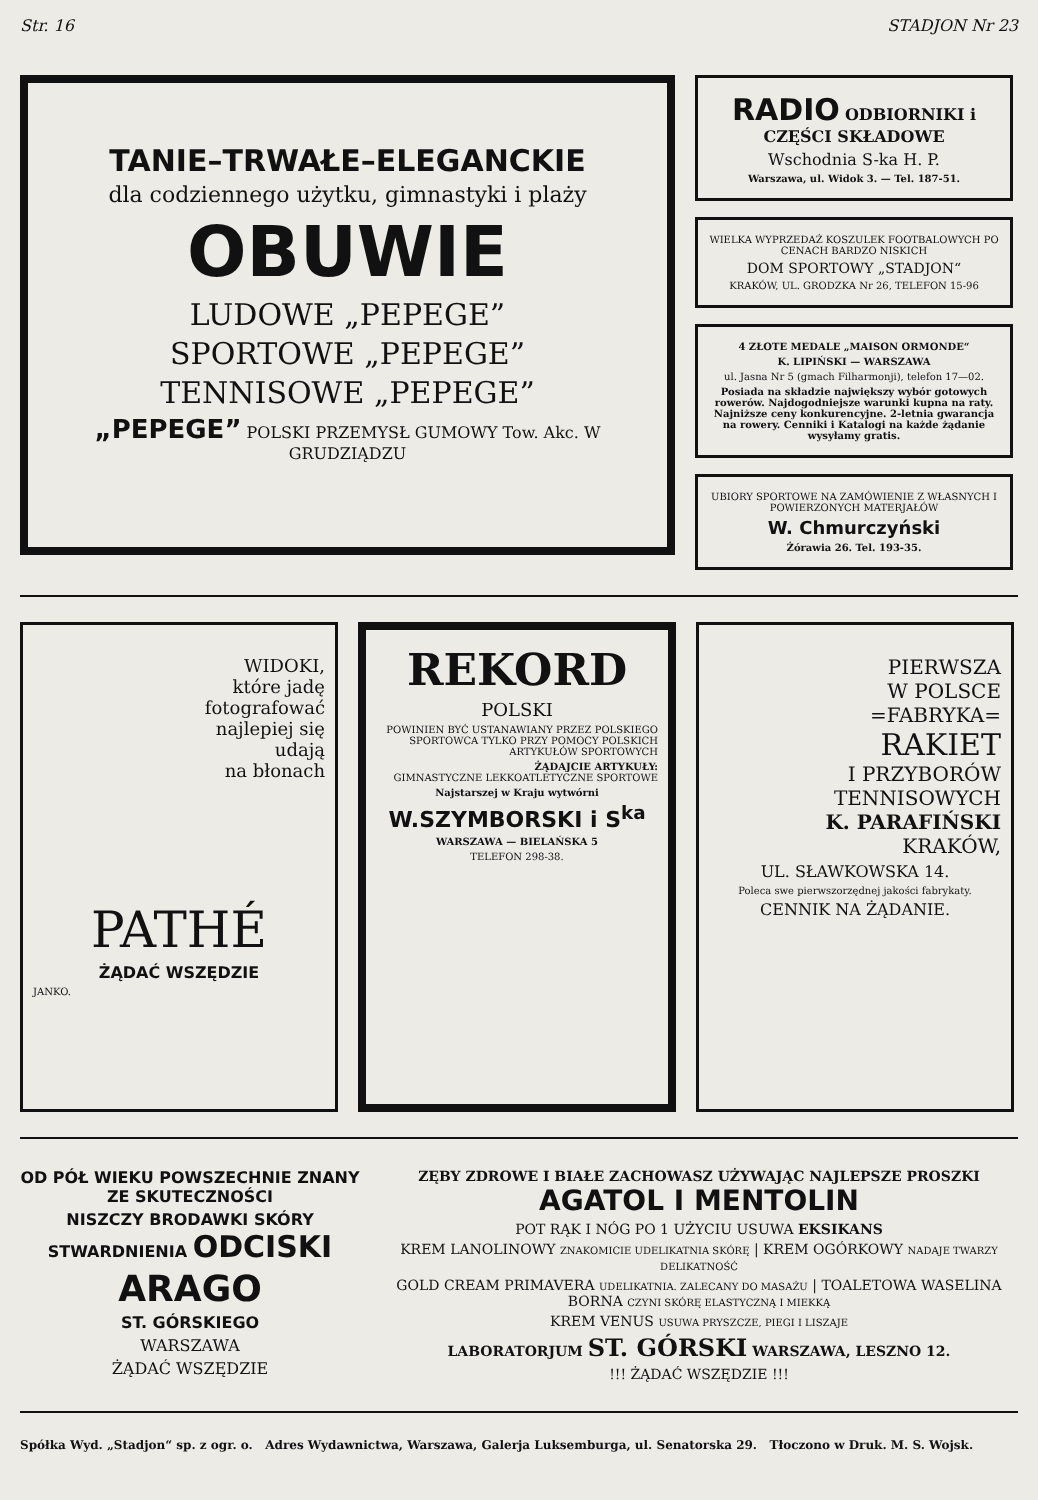Str. 16 STADJON Nr 23
TANIE–TRWAŁE–ELEGANCKIE
dla codziennego użytku, gimnastyki i plaży
OBUWIE
LUDOWE „PEPEGE”
SPORTOWE „PEPEGE”
TENNISOWE „PEPEGE”
„PEPEGE” POLSKI PRZEMYSŁ GUMOWY Tow. Akc. W GRUDZIĄDZU
RADIO ODBIORNIKI i CZĘŚCI SKŁADOWE
Wschodnia S-ka H. P.
Warszawa, ul. Widok 3. — Tel. 187-51.
WIELKA WYPRZEDAŻ KOSZULEK FOOTBALOWYCH PO CENACH BARDZO NISKICH
DOM SPORTOWY „STADJON“
KRAKÓW, UL. GRODZKA Nr 26, TELEFON 15-96
4 ZŁOTE MEDALE „MAISON ORMONDE“
K. LIPIŃSKI — WARSZAWA
ul. Jasna Nr 5 (gmach Filharmonji), telefon 17—02.
Posiada na składzie największy wybór gotowych rowerów. Najdogodniejsze warunki kupna na raty. Najniższe ceny konkurencyjne. 2-letnia gwarancja na rowery. Cenniki i Katalogi na każde żądanie wysyłamy gratis.
UBIORY SPORTOWE NA ZAMÓWIENIE Z WŁASNYCH I POWIERZONYCH MATERJAŁÓW
W. Chmurczyński
Żórawia 26. Tel. 193-35.
WIDOKI,
które jadę
fotografować
najlepiej się
udają
na błonach
PATHÉ
ŻĄDAĆ WSZĘDZIE
JANKO.
REKORD
POLSKI
POWINIEN BYĆ USTANAWIANY PRZEZ POLSKIEGO SPORTOWCA TYLKO PRZY POMOCY POLSKICH ARTYKUŁÓW SPORTOWYCH
ŻĄDAJCIE ARTYKUŁY:
GIMNASTYCZNE LEKKOATLETYCZNE SPORTOWE
Najstarszej w Kraju wytwórni
W.SZYMBORSKI i S<sup>ka</sup>
WARSZAWA — BIELAŃSKA 5
TELEFON 298-38.
PIERWSZA
W POLSCE
=FABRYKA=
RAKIET
I PRZYBORÓW
TENNISOWYCH
K. PARAFIŃSKI
KRAKÓW,
UL. SŁAWKOWSKA 14.
Poleca swe pierwszorzędnej jakości fabrykaty.
CENNIK NA ŻĄDANIE.
OD PÓŁ WIEKU POWSZECHNIE ZNANY ZE SKUTECZNOŚCI
NISZCZY BRODAWKI SKÓRY STWARDNIENIA ODCISKI
ARAGO
ST. GÓRSKIEGO
WARSZAWA
ŻĄDAĆ WSZĘDZIE
ZĘBY ZDROWE I BIAŁE ZACHOWASZ UŻYWAJĄC NAJLEPSZE PROSZKI AGATOL I MENTOLIN
POT RĄK I NÓG PO 1 UŻYCIU USUWA EKSIKANS
KREM LANOLINOWY ZNAKOMICIE UDELIKATNIA SKÓRĘ | KREM OGÓRKOWY NADAJE TWARZY DELIKATNOŚĆ
GOLD CREAM PRIMAVERA UDELIKATNIA. ZALECANY DO MASAŻU | TOALETOWA WASELINA BORNA CZYNI SKÓRĘ ELASTYCZNĄ I MIEKKĄ
KREM VENUS USUWA PRYSZCZE, PIEGI I LISZAJE
LABORATORJUM ST. GÓRSKI WARSZAWA, LESZNO 12.
!!! ŻĄDAĆ WSZĘDZIE !!!
Spółka Wyd. „Stadjon“ sp. z ogr. o. Adres Wydawnictwa, Warszawa, Galerja Luksemburga, ul. Senatorska 29. Tłoczono w Druk. M. S. Wojsk.